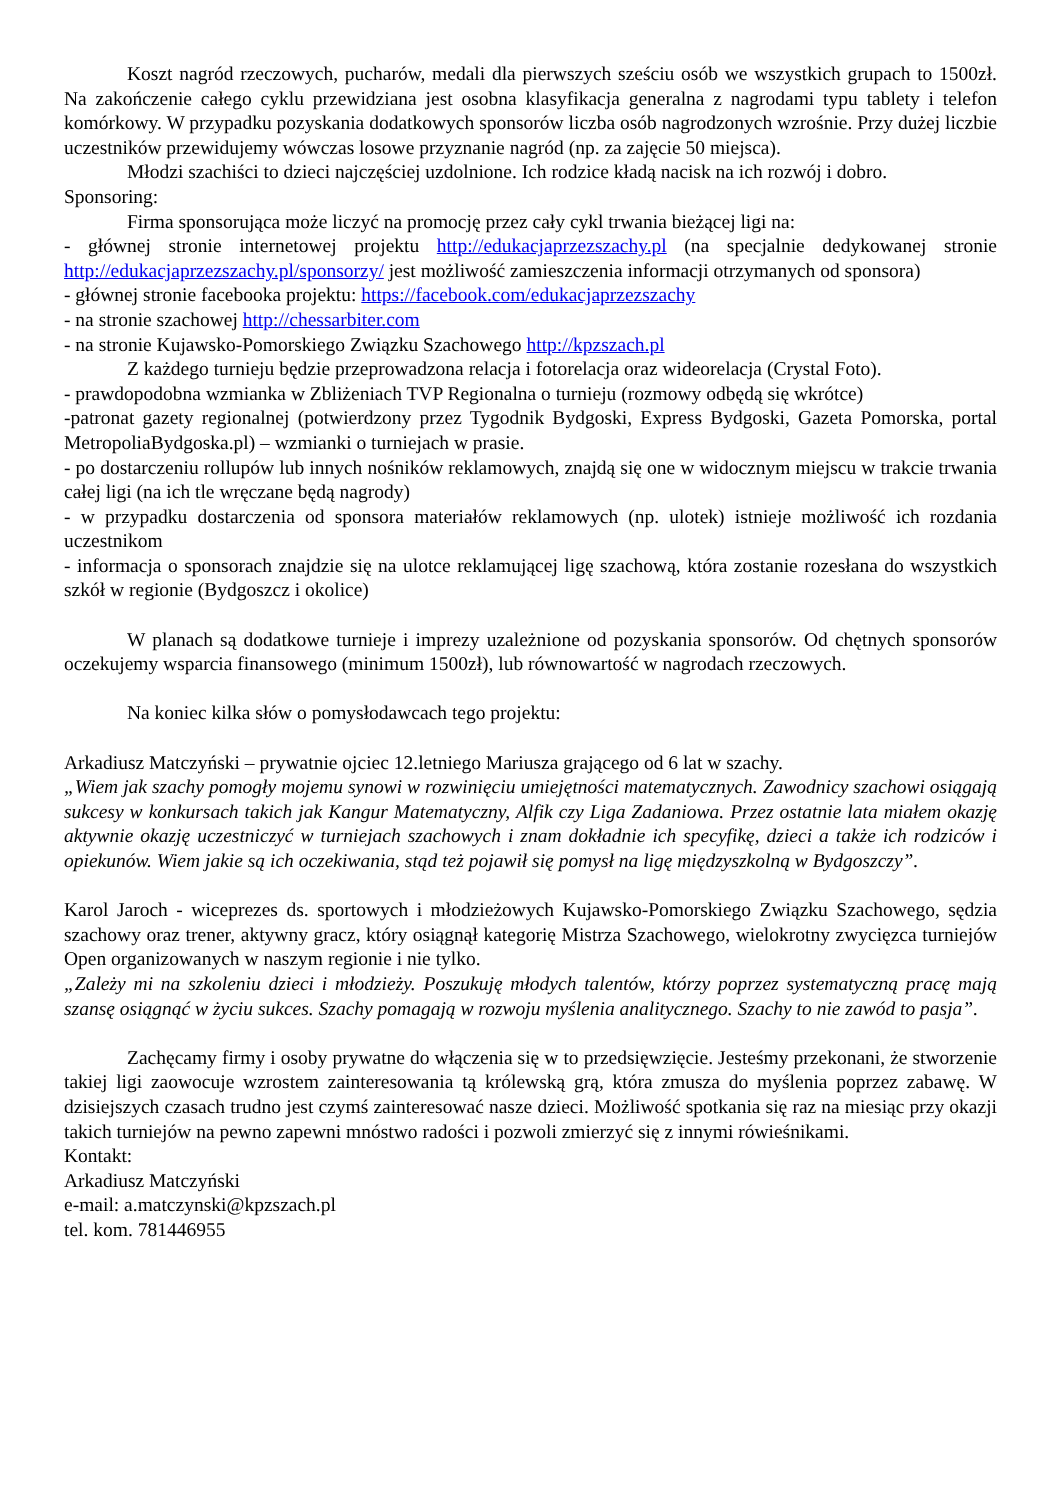Koszt nagród rzeczowych, pucharów, medali dla pierwszych sześciu osób we wszystkich grupach to 1500zł. Na zakończenie całego cyklu przewidziana jest osobna klasyfikacja generalna z nagrodami typu tablety i telefon komórkowy. W przypadku pozyskania dodatkowych sponsorów liczba osób nagrodzonych wzrośnie. Przy dużej liczbie uczestników przewidujemy wówczas losowe przyznanie nagród (np. za zajęcie 50 miejsca).
Młodzi szachiści to dzieci najczęściej uzdolnione. Ich rodzice kładą nacisk na ich rozwój i dobro.
Sponsoring:
Firma sponsorująca może liczyć na promocję przez cały cykl trwania bieżącej ligi na:
- głównej stronie internetowej projektu http://edukacjaprzezszachy.pl (na specjalnie dedykowanej stronie http://edukacjaprzezszachy.pl/sponsorzy/ jest możliwość zamieszczenia informacji otrzymanych od sponsora)
- głównej stronie facebooka projektu: https://facebook.com/edukacjaprzezszachy
- na stronie szachowej http://chessarbiter.com
- na stronie Kujawsko-Pomorskiego Związku Szachowego http://kpzszach.pl
Z każdego turnieju będzie przeprowadzona relacja i fotorelacja oraz wideorelacja (Crystal Foto).
- prawdopodobna wzmianka w Zbliżeniach TVP Regionalna o turnieju (rozmowy odbędą się wkrótce)
-patronat gazety regionalnej (potwierdzony przez Tygodnik Bydgoski, Express Bydgoski, Gazeta Pomorska, portal MetropoliaBydgoska.pl) – wzmianki o turniejach w prasie.
- po dostarczeniu rollupów lub innych nośników reklamowych, znajdą się one w widocznym miejscu w trakcie trwania całej ligi (na ich tle wręczane będą nagrody)
- w przypadku dostarczenia od sponsora materiałów reklamowych (np. ulotek) istnieje możliwość ich rozdania uczestnikom
- informacja o sponsorach znajdzie się na ulotce reklamującej ligę szachową, która zostanie rozesłana do wszystkich szkół w regionie (Bydgoszcz i okolice)
W planach są dodatkowe turnieje i imprezy uzależnione od pozyskania sponsorów. Od chętnych sponsorów oczekujemy wsparcia finansowego (minimum 1500zł), lub równowartość w nagrodach rzeczowych.
Na koniec kilka słów o pomysłodawcach tego projektu:
Arkadiusz Matczyński – prywatnie ojciec 12.letniego Mariusza grającego od 6 lat w szachy.
„Wiem jak szachy pomogły mojemu synowi w rozwinięciu umiejętności matematycznych. Zawodnicy szachowi osiągają sukcesy w konkursach takich jak Kangur Matematyczny, Alfik czy Liga Zadaniowa. Przez ostatnie lata miałem okazję aktywnie okazję uczestniczyć w turniejach szachowych i znam dokładnie ich specyfikę, dzieci a także ich rodziców i opiekunów. Wiem jakie są ich oczekiwania, stąd też pojawił się pomysł na ligę międzyszkolną w Bydgoszczy”.
Karol Jaroch - wiceprezes ds. sportowych i młodzieżowych Kujawsko-Pomorskiego Związku Szachowego, sędzia szachowy oraz trener, aktywny gracz, który osiągnął kategorię Mistrza Szachowego, wielokrotny zwycięzca turniejów Open organizowanych w naszym regionie i nie tylko.
„Zależy mi na szkoleniu dzieci i młodzieży. Poszukuję młodych talentów, którzy poprzez systematyczną pracę mają szansę osiągnąć w życiu sukces. Szachy pomagają w rozwoju myślenia analitycznego. Szachy to nie zawód to pasja”.
Zachęcamy firmy i osoby prywatne do włączenia się w to przedsięwzięcie. Jesteśmy przekonani, że stworzenie takiej ligi zaowocuje wzrostem zainteresowania tą królewską grą, która zmusza do myślenia poprzez zabawę. W dzisiejszych czasach trudno jest czymś zainteresować nasze dzieci. Możliwość spotkania się raz na miesiąc przy okazji takich turniejów na pewno zapewni mnóstwo radości i pozwoli zmierzyć się z innymi rówieśnikami.
Kontakt:
Arkadiusz Matczyński
e-mail: a.matczynski@kpzszach.pl
tel. kom. 781446955